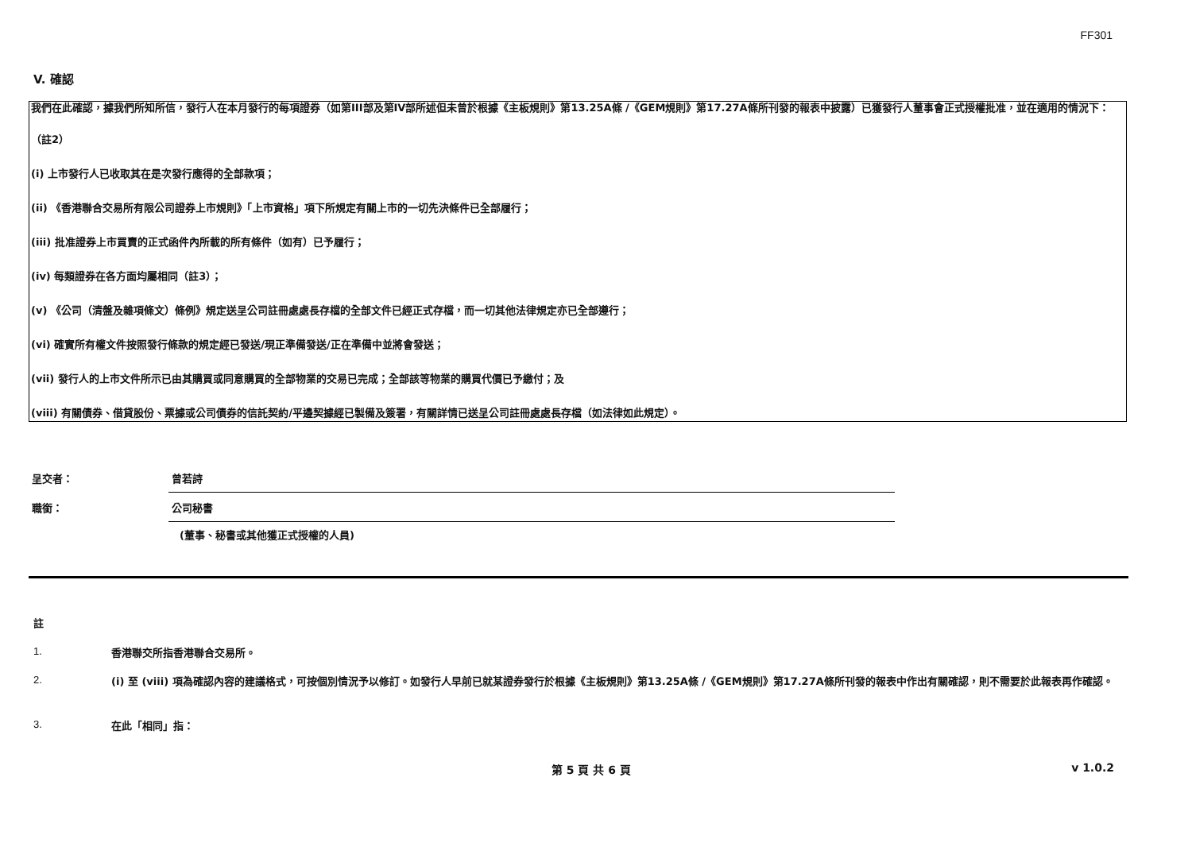FF301
V. 確認
我們在此確認，據我們所知所信，發行人在本月發行的每項證券（如第III部及第IV部所述但未曾於根據《主板規則》第13.25A條 /《GEM規則》第17.27A條所刊發的報表中披露）已獲發行人董事會正式授權批准，並在適用的情況下：
（註2）
(i) 上市發行人已收取其在是次發行應得的全部款項；
(ii) 《香港聯合交易所有限公司證券上市規則》「上市資格」項下所規定有關上市的一切先決條件已全部履行；
(iii) 批准證券上市買賣的正式函件內所載的所有條件（如有）已予履行；
(iv) 每類證券在各方面均屬相同（註3）；
(v) 《公司（清盤及雜項條文）條例》規定送呈公司註冊處處長存檔的全部文件已經正式存檔，而一切其他法律規定亦已全部遵行；
(vi) 確實所有權文件按照發行條款的規定經已發送/現正準備發送/正在準備中並將會發送；
(vii) 發行人的上市文件所示已由其購買或同意購買的全部物業的交易已完成；全部該等物業的購買代價已予繳付；及
(viii) 有關債券、借貸股份、票據或公司債券的信託契約/平邊契據經已製備及簽署，有關詳情已送呈公司註冊處處長存檔（如法律如此規定）。
呈交者： 曾若詩
職銜： 公司秘書
(董事、秘書或其他獲正式授權的人員)
註
1.
香港聯交所指香港聯合交易所。
2.
(i) 至 (viii) 項為確認內容的建議格式，可按個別情況予以修訂。如發行人早前已就某證券發行於根據《主板規則》第13.25A條 /《GEM規則》第17.27A條所刊發的報表中作出有關確認，則不需要於此報表再作確認。
3.
在此「相同」指：
第 5 頁 共 6 頁 v 1.0.2